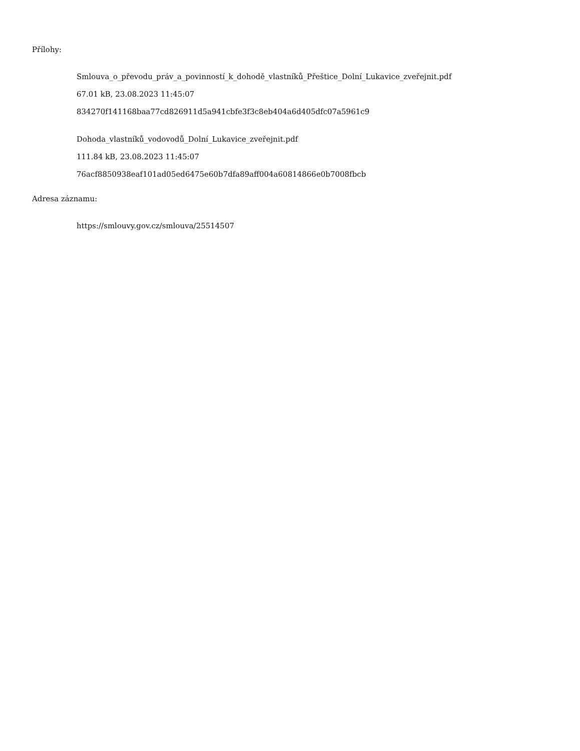Přílohy:
Smlouva_o_převodu_práv_a_povinností_k_dohodě_vlastníků_Přeštice_Dolní_Lukavice_zveřejnit.pdf
67.01 kB, 23.08.2023 11:45:07
834270f141168baa77cd826911d5a941cbfe3f3c8eb404a6d405dfc07a5961c9
Dohoda_vlastníků_vodovodů_Dolní_Lukavice_zveřejnit.pdf
111.84 kB, 23.08.2023 11:45:07
76acf8850938eaf101ad05ed6475e60b7dfa89aff004a60814866e0b7008fbcb
Adresa záznamu:
https://smlouvy.gov.cz/smlouva/25514507